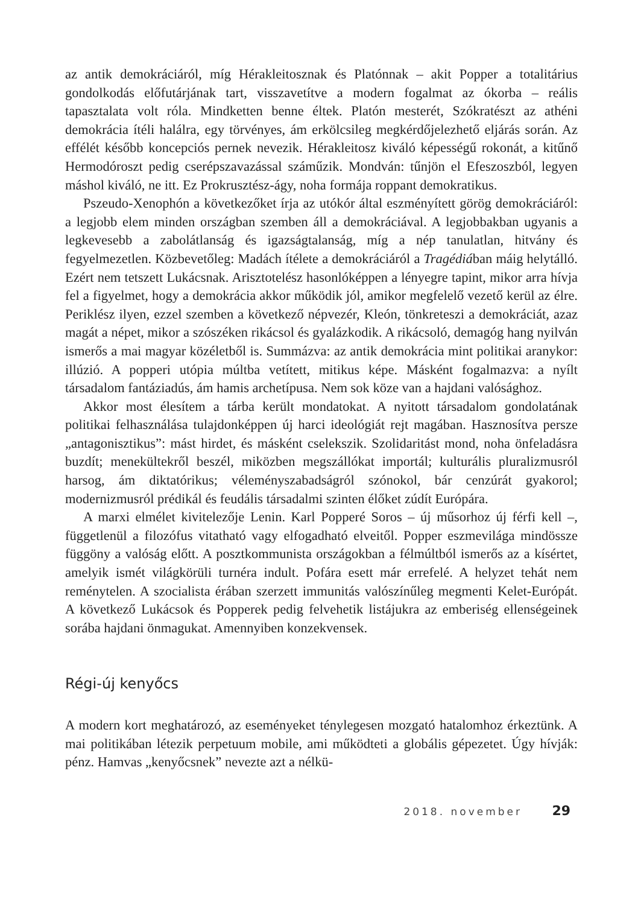az antik demokráciáról, míg Hérakleitosznak és Platónnak – akit Popper a totalitárius gondolkodás előfutárjának tart, visszavetítve a modern fogalmat az ókorba – reális tapasztalata volt róla. Mindketten benne éltek. Platón mesterét, Szókratészt az athéni demokrácia ítéli halálra, egy törvényes, ám erkölcsileg megkérdőjelezhető eljárás során. Az effélét később koncepciós pernek nevezik. Hérakleitosz kiváló képességű rokonát, a kitűnő Hermodóroszt pedig cserépszavazással száműzik. Mondván: tűnjön el Efeszoszból, legyen máshol kiváló, ne itt. Ez Prokrusztész-ágy, noha formája roppant demokratikus.
Pszeudo-Xenophón a következőket írja az utókór által eszményített görög demokráciáról: a legjobb elem minden országban szemben áll a demokráciával. A legjobbakban ugyanis a legkevesebb a zabolátlanság és igazságtalanság, míg a nép tanulatlan, hitvány és fegyelmezetlen. Közbevetőleg: Madách ítélete a demokráciáról a Tragédiában máig helytálló. Ezért nem tetszett Lukácsnak. Arisztotelész hasonlóképpen a lényegre tapint, mikor arra hívja fel a figyelmet, hogy a demokrácia akkor működik jól, amikor megfelelő vezető kerül az élre. Periklész ilyen, ezzel szemben a következő népvezér, Kleón, tönkreteszi a demokráciát, azaz magát a népet, mikor a szószéken rikácsol és gyalázkodik. A rikácsoló, demagóg hang nyilván ismerős a mai magyar közéletből is. Summázva: az antik demokrácia mint politikai aranykor: illúzió. A popperi utópia múltba vetített, mitikus képe. Másként fogalmazva: a nyílt társadalom fantáziadús, ám hamis archetípusa. Nem sok köze van a hajdani valósághoz.
Akkor most élesítem a tárba került mondatokat. A nyitott társadalom gondolatának politikai felhasználása tulajdonképpen új harci ideológiát rejt magában. Hasznosítva persze „antagonisztikus”: mást hirdet, és másként cselekszik. Szolidaritást mond, noha önfeladásra buzdít; menekültekről beszél, miközben megszállókat importál; kulturális pluralizmusról harsog, ám diktatórikus; véleményszabadságról szónokol, bár cenzúrát gyakorol; modernizmusról prédikál és feudális társadalmi szinten élőket zúdít Európára.
A marxi elmélet kivitelezője Lenin. Karl Popperé Soros – új műsorhoz új férfi kell –, függetlenül a filozófus vitatható vagy elfogadható elveitől. Popper eszmevilága mindössze függöny a valóság előtt. A posztkommunista országokban a félmúltból ismerős az a kísértet, amelyik ismét világkörüli turnéra indult. Pofára esett már errefelé. A helyzet tehát nem reménytelen. A szocialista érában szerzett immunitás valószínűleg megmenti Kelet-Európát. A következő Lukácsok és Popperek pedig felvehetik listájukra az emberiség ellenségeinek sorába hajdani önmagukat. Amennyiben konzekvensek.
Régi-új kenyőcs
A modern kort meghatározó, az eseményeket ténylegesen mozgató hatalomhoz érkeztünk. A mai politikában létezik perpetuum mobile, ami működteti a globális gépezetet. Úgy hívják: pénz. Hamvas „kenyőcsnek” nevezte azt a nélkü-
2018. november 29